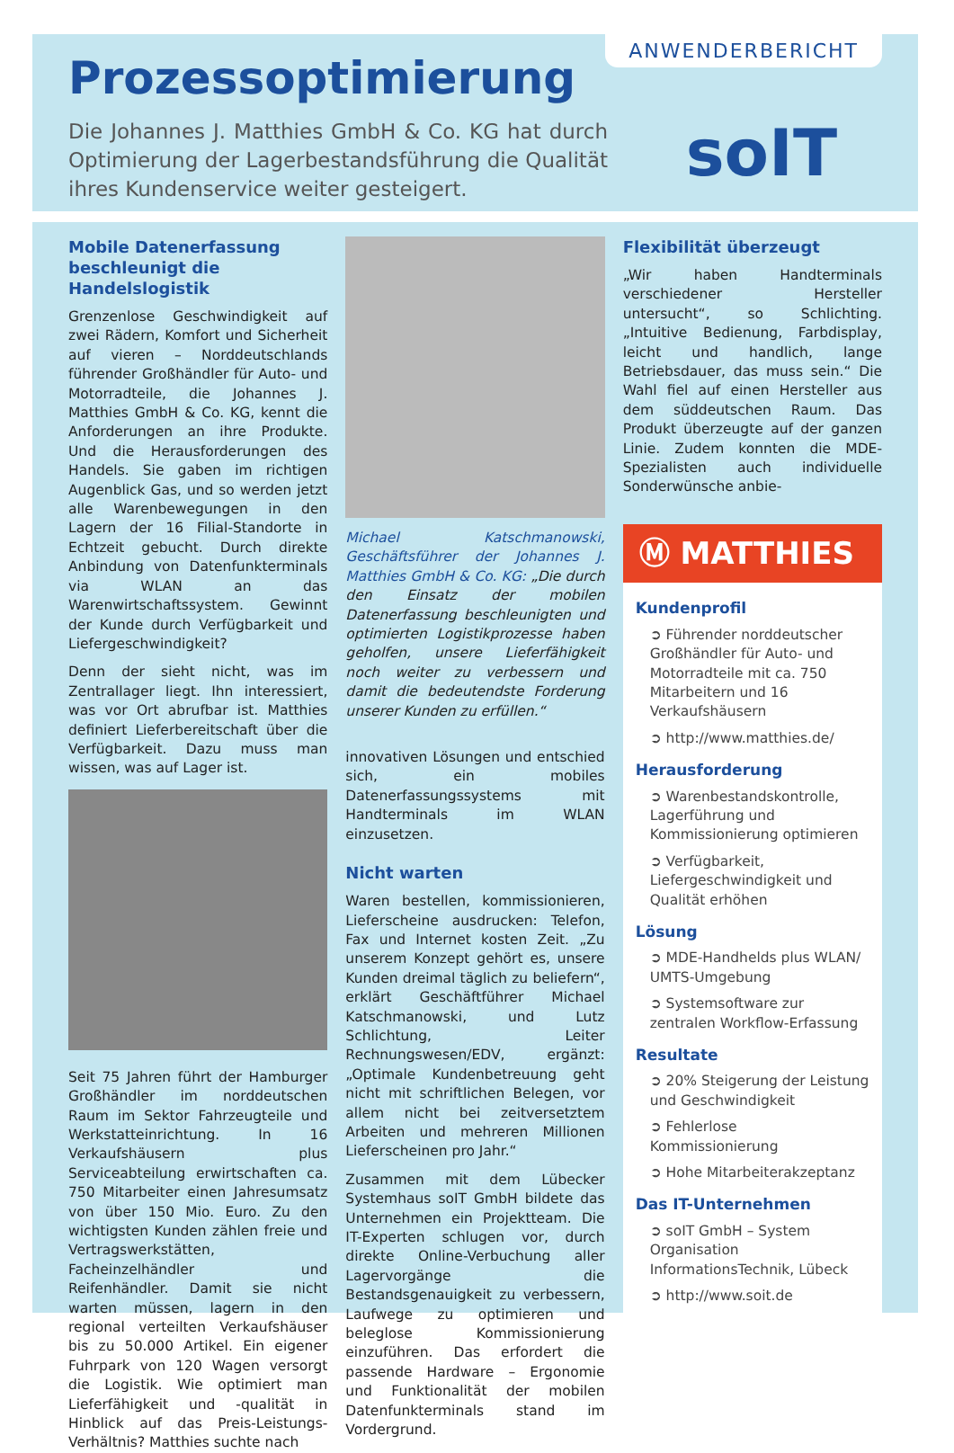Prozessoptimierung
Die Johannes J. Matthies GmbH & Co. KG hat durch Optimierung der Lagerbestandsführung die Qualität ihres Kundenservice weiter gesteigert.
ANWENDERBERICHT
soIT
Mobile Datenerfassung beschleunigt die Handelslogistik
Grenzenlose Geschwindigkeit auf zwei Rädern, Komfort und Sicherheit auf vieren – Norddeutschlands führender Großhändler für Auto- und Motorradteile, die Johannes J. Matthies GmbH & Co. KG, kennt die Anforderungen an ihre Produkte. Und die Herausforderungen des Handels. Sie gaben im richtigen Augenblick Gas, und so werden jetzt alle Warenbewegungen in den Lagern der 16 Filial-Standorte in Echtzeit gebucht. Durch direkte Anbindung von Datenfunkterminals via WLAN an das Warenwirtschaftssystem. Gewinnt der Kunde durch Verfügbarkeit und Liefergeschwindigkeit?
Denn der sieht nicht, was im Zentrallager liegt. Ihn interessiert, was vor Ort abrufbar ist. Matthies definiert Lieferbereitschaft über die Verfügbarkeit. Dazu muss man wissen, was auf Lager ist.
Seit 75 Jahren führt der Hamburger Großhändler im norddeutschen Raum im Sektor Fahrzeugteile und Werkstatteinrichtung. In 16 Verkaufshäusern plus Serviceabteilung erwirtschaften ca. 750 Mitarbeiter einen Jahresumsatz von über 150 Mio. Euro. Zu den wichtigsten Kunden zählen freie und Vertragswerkstätten, Facheinzelhändler und Reifenhändler. Damit sie nicht warten müssen, lagern in den regional verteilten Verkaufshäuser bis zu 50.000 Artikel. Ein eigener Fuhrpark von 120 Wagen versorgt die Logistik. Wie optimiert man Lieferfähigkeit und -qualität in Hinblick auf das Preis-Leistungs-Verhältnis? Matthies suchte nach
Michael Katschmanowski, Geschäftsführer der Johannes J. Matthies GmbH & Co. KG: „Die durch den Einsatz der mobilen Datenerfassung beschleunigten und optimierten Logistikprozesse haben geholfen, unsere Lieferfähigkeit noch weiter zu verbessern und damit die bedeutendste Forderung unserer Kunden zu erfüllen.“
innovativen Lösungen und entschied sich, ein mobiles Datenerfassungssystems mit Handterminals im WLAN einzusetzen.
Nicht warten
Waren bestellen, kommissionieren, Lieferscheine ausdrucken: Telefon, Fax und Internet kosten Zeit. „Zu unserem Konzept gehört es, unsere Kunden dreimal täglich zu beliefern“, erklärt Geschäftführer Michael Katschmanowski, und Lutz Schlichtung, Leiter Rechnungswesen/EDV, ergänzt: „Optimale Kundenbetreuung geht nicht mit schriftlichen Belegen, vor allem nicht bei zeitversetztem Arbeiten und mehreren Millionen Lieferscheinen pro Jahr.“
Zusammen mit dem Lübecker Systemhaus soIT GmbH bildete das Unternehmen ein Projektteam. Die IT-Experten schlugen vor, durch direkte Online-Verbuchung aller Lagervorgänge die Bestandsgenauigkeit zu verbessern, Laufwege zu optimieren und beleglose Kommissionierung einzuführen. Das erfordert die passende Hardware – Ergonomie und Funktionalität der mobilen Datenfunkterminals stand im Vordergrund.
Flexibilität überzeugt
„Wir haben Handterminals verschiedener Hersteller untersucht“, so Schlichting. „Intuitive Bedienung, Farbdisplay, leicht und handlich, lange Betriebsdauer, das muss sein.“ Die Wahl fiel auf einen Hersteller aus dem süddeutschen Raum. Das Produkt überzeugte auf der ganzen Linie. Zudem konnten die MDE-Spezialisten auch individuelle Sonderwünsche anbie-
Ⓜ MATTHIES
Kundenprofil
➲ Führender norddeutscher Großhändler für Auto- und Motorradteile mit ca. 750 Mitarbeitern und 16 Verkaufshäusern
➲ http://www.matthies.de/
Herausforderung
➲ Warenbestandskontrolle, Lagerführung und Kommissionierung optimieren
➲ Verfügbarkeit, Liefergeschwindigkeit und Qualität erhöhen
Lösung
➲ MDE-Handhelds plus WLAN/ UMTS-Umgebung
➲ Systemsoftware zur zentralen Workflow-Erfassung
Resultate
➲ 20% Steigerung der Leistung und Geschwindigkeit
➲ Fehlerlose Kommissionierung
➲ Hohe Mitarbeiterakzeptanz
Das IT-Unternehmen
➲ soIT GmbH – System Organisation InformationsTechnik, Lübeck
➲ http://www.soit.de